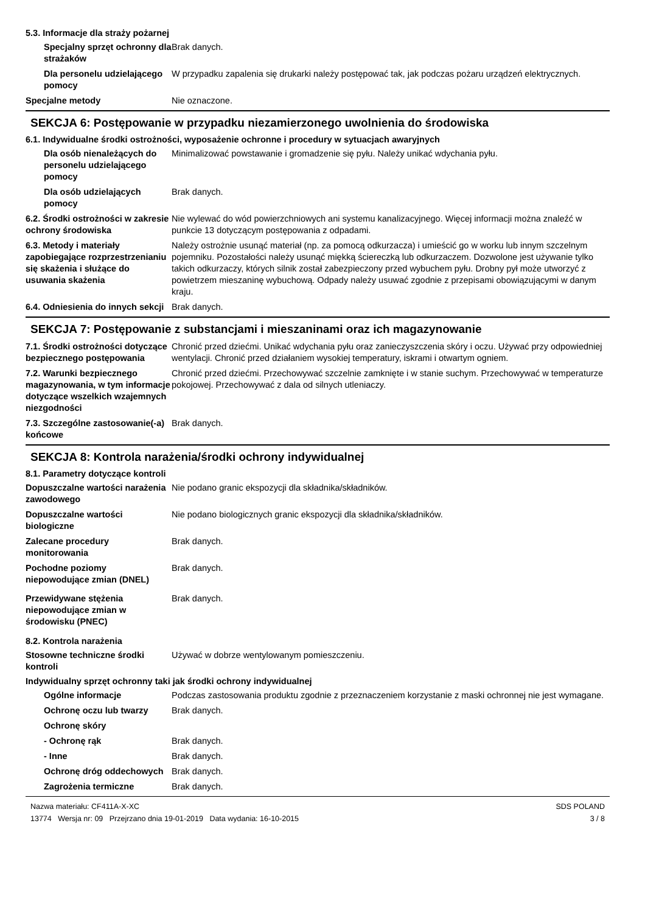5.3. Informacje dla straży pożarnej
Specjalny sprzęt ochronny dla strażaków
Brak danych.
Dla personelu udzielającego pomocy
W przypadku zapalenia się drukarki należy postępować tak, jak podczas pożaru urządzeń elektrycznych.
Specjalne metody Nie oznaczone.
SEKCJA 6: Postępowanie w przypadku niezamierzonego uwolnienia do środowiska
6.1. Indywidualne środki ostrożności, wyposażenie ochronne i procedury w sytuacjach awaryjnych
Dla osób nienależących do personelu udzielającego pomocy
Minimalizować powstawanie i gromadzenie się pyłu. Należy unikać wdychania pyłu.
Dla osób udzielających pomocy
Brak danych.
6.2. Środki ostrożności w zakresie ochrony środowiska
Nie wylewać do wód powierzchniowych ani systemu kanalizacyjnego. Więcej informacji można znaleźć w punkcie 13 dotyczącym postępowania z odpadami.
6.3. Metody i materiały zapobiegające rozprzestrzenianiu się skażenia i służące do usuwania skażenia
Należy ostrożnie usunąć materiał (np. za pomocą odkurzacza) i umieścić go w worku lub innym szczelnym pojemniku. Pozostałości należy usunąć miękką ściereczką lub odkurzaczem. Dozwolone jest używanie tylko takich odkurzaczy, których silnik został zabezpieczony przed wybuchem pyłu. Drobny pył może utworzyć z powietrzem mieszaninę wybuchową. Odpady należy usuwać zgodnie z przepisami obowiązującymi w danym kraju.
6.4. Odniesienia do innych sekcji
Brak danych.
SEKCJA 7: Postępowanie z substancjami i mieszaninami oraz ich magazynowanie
7.1. Środki ostrożności dotyczące bezpiecznego postępowania
Chronić przed dziećmi. Unikać wdychania pyłu oraz zanieczyszczenia skóry i oczu. Używać przy odpowiedniej wentylacji. Chronić przed działaniem wysokiej temperatury, iskrami i otwartym ogniem.
7.2. Warunki bezpiecznego magazynowania, w tym informacje dotyczące wszelkich wzajemnych niezgodności
Chronić przed dziećmi. Przechowywać szczelnie zamknięte i w stanie suchym. Przechowywać w temperaturze pokojowej. Przechowywać z dala od silnych utleniaczy.
7.3. Szczególne zastosowanie(-a) końcowe
Brak danych.
SEKCJA 8: Kontrola narażenia/środki ochrony indywidualnej
8.1. Parametry dotyczące kontroli
Dopuszczalne wartości narażenia zawodowego
Nie podano granic ekspozycji dla składnika/składników.
Dopuszczalne wartości biologiczne
Nie podano biologicznych granic ekspozycji dla składnika/składników.
Zalecane procedury monitorowania
Brak danych.
Pochodne poziomy niepowodujące zmian (DNEL)
Brak danych.
Przewidywane stężenia niepowodujące zmian w środowisku (PNEC)
Brak danych.
8.2. Kontrola narażenia
Stosowne techniczne środki kontroli
Używać w dobrze wentylowanym pomieszczeniu.
Indywidualny sprzęt ochronny taki jak środki ochrony indywidualnej
Ogólne informacje Podczas zastosowania produktu zgodnie z przeznaczeniem korzystanie z maski ochronnej nie jest wymagane.
Ochronę oczu lub twarzy Brak danych.
Ochronę skóry
- Ochronę rąk Brak danych.
- Inne Brak danych.
Ochronę dróg oddechowych Brak danych.
Zagrożenia termiczne Brak danych.
Nazwa materiału: CF411A-X-XC
13774 Wersja nr: 09 Przejrzano dnia 19-01-2019 Data wydania: 16-10-2015
SDS POLAND
3 / 8